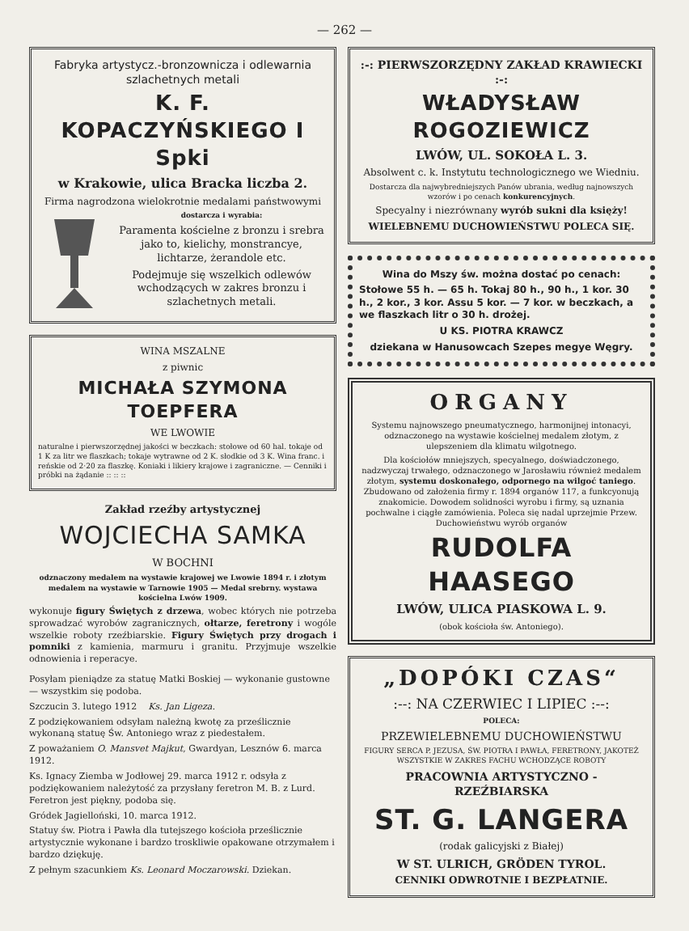— 262 —
Fabryka artystycz.-bronzownicza i odlewarnia szlachetnych metali
K. F. KOPACZYŃSKIEGO I Spki
w Krakowie, ulica Bracka liczba 2.
Firma nagrodzona wielokrotnie medalami państwowymi
dostarcza i wyrabia:
Paramenta kościelne z bronzu i srebra jako to, kielichy, monstrancye, lichtarze, żerandole etc.
Podejmuje się wszelkich odlewów wchodzących w zakres bronzu i szlachetnych metali.
WINA MSZALNE
z piwnic
MICHAŁA SZYMONA TOEPFERA
WE LWOWIE
naturalne i pierwszorzędnej jakości w beczkach: stołowe od 60 hal. tokaje od 1 K za litr we flaszkach; tokaje wytrawne od 2 K. słodkie od 3 K. Wina franc. i reńskie od 2·20 za flaszkę. Koniaki i likiery krajowe i zagraniczne. — Cenniki i próbki na żądanie :: :: ::
Zakład rzeźby artystycznej
WOJCIECHA SAMKA
W BOCHNI
odznaczony medalem na wystawie krajowej we Lwowie 1894 r. i złotym medalem na wystawie w Tarnowie 1905 — Medal srebrny. wystawa kościelna Lwów 1909.
wykonuje figury Świętych z drzewa, wobec których nie potrzeba sprowadzać wyrobów zagranicznych, ołtarze, feretrony i wogóle wszelkie roboty rzeźbiarskie. Figury Świętych przy drogach i pomniki z kamienia, marmuru i granitu. Przyjmuje wszelkie odnowienia i reperacye.
Posyłam pieniądze za statuę Matki Boskiej — wykonanie gustowne — wszystkim się podoba.
Szczucin 3. lutego 1912 Ks. Jan Ligeza.
Z podziękowaniem odsyłam należną kwotę za prześlicznie wykonaną statuę Św. Antoniego wraz z piedestałem.
Z poważaniem O. Mansvet Majkut, Gwardyan, Lesznów 6. marca 1912.
Ks. Ignacy Ziemba w Jodłowej 29. marca 1912 r. odsyła z podziękowaniem należytość za przysłany feretron M. B. z Lurd. Feretron jest piękny, podoba się.
Gródek Jagielloński, 10. marca 1912.
Statuy św. Piotra i Pawła dla tutejszego kościoła prześlicznie artystycznie wykonane i bardzo troskliwie opakowane otrzymałem i bardzo dziękuję.
Z pełnym szacunkiem Ks. Leonard Moczarowski. Dziekan.
:-: PIERWSZORZĘDNY ZAKŁAD KRAWIECKI :-:
WŁADYSŁAW ROGOZIEWICZ
LWÓW, UL. SOKOŁA L. 3.
Absolwent c. k. Instytutu technologicznego we Wiedniu.
Dostarcza dla najwybredniejszych Panów ubrania, według najnowszych wzorów i po cenach konkurencyjnych.
Specyalny i niezrównany wyrób sukni dla księży!
WIELEBNEMU DUCHOWIEŃSTWU POLECA SIĘ.
Wina do Mszy św. można dostać po cenach:
Stołowe 55 h. — 65 h. Tokaj 80 h., 90 h., 1 kor. 30 h., 2 kor., 3 kor. Assu 5 kor. — 7 kor. w beczkach, a we flaszkach litr o 30 h. drożej.
U KS. PIOTRA KRAWCZ
dziekana w Hanusowcach Szepes megye Węgry.
ORGANY
Systemu najnowszego pneumatycznego, harmonijnej intonacyi, odznaczonego na wystawie kościelnej medalem złotym, z ulepszeniem dla klimatu wilgotnego.
Dla kościołów mniejszych, specyalnego, doświadczonego, nadzwyczaj trwałego, odznaczonego w Jarosławiu również medalem złotym, systemu doskonałego, odpornego na wilgoć taniego. Zbudowano od założenia firmy r. 1894 organów 117, a funkcyonują znakomicie. Dowodem solidności wyrobu i firmy, są uznania pochwalne i ciągłe zamówienia. Poleca się nadal uprzejmie Przew. Duchowieństwu wyrób organów
RUDOLFA HAASEGO
LWÓW, ULICA PIASKOWA L. 9.
(obok kościoła św. Antoniego).
„DOPÓKI CZAS“
:--: NA CZERWIEC I LIPIEC :--:
POLECA:
PRZEWIELEBNEMU DUCHOWIEŃSTWU
FIGURY SERCA P. JEZUSA, ŚW. PIOTRA I PAWŁA, FERETRONY, JAKOTEŻ WSZYSTKIE W ZAKRES FACHU WCHODZĄCE ROBOTY
PRACOWNIA ARTYSTYCZNO - RZEŹBIARSKA
ST. G. LANGERA
(rodak galicyjski z Białej)
W ST. ULRICH, GRÖDEN TYROL.
CENNIKI ODWROTNIE I BEZPŁATNIE.